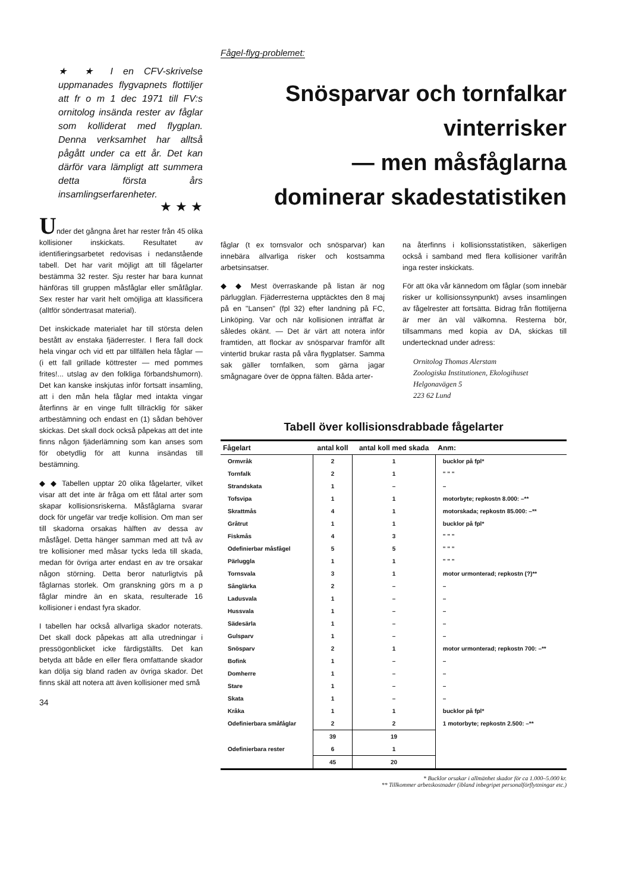★ ★ I en CFV-skrivelse uppmanades flygvapnets flottiljer att fr o m 1 dec 1971 till FV:s ornitolog insända rester av fåglar som kolliderat med flygplan. Denna verksamhet har alltså pågått under ca ett år. Det kan därför vara lämpligt att summera detta första års insamlingserfarenheter.
★ ★ ★
Under det gångna året har rester från 45 olika kollisioner inskickats. Resultatet av identifieringsarbetet redovisas i nedanstående tabell. Det har varit möjligt att till fågelarter bestämma 32 rester. Sju rester har bara kunnat hänföras till gruppen måsfåglar eller småfåglar. Sex rester har varit helt omöjliga att klassificera (alltför söndertrasat material).
Det inskickade materialet har till största delen bestått av enstaka fjäderrester. I flera fall dock hela vingar och vid ett par tillfällen hela fåglar — (i ett fall grillade köttrester — med pommes frites!... utslag av den folkliga förbandshumorn). Det kan kanske inskjutas inför fortsatt insamling, att i den mån hela fåglar med intakta vingar återfinns är en vinge fullt tillräcklig för säker artbestämning och endast en (1) sådan behöver skickas. Det skall dock också påpekas att det inte finns någon fjäderlämning som kan anses som för obetydlig för att kunna insändas till bestämning.
◆ ◆ Tabellen upptar 20 olika fågelarter, vilket visar att det inte är fråga om ett fåtal arter som skapar kollisionsriskerna. Måsfåglarna svarar dock för ungefär var tredje kollision. Om man ser till skadorna orsakas hälften av dessa av måsfågel. Detta hänger samman med att två av tre kollisioner med måsar tycks leda till skada, medan för övriga arter endast en av tre orsakar någon störning. Detta beror naturligtvis på fåglarnas storlek. Om granskning görs m a p fåglar mindre än en skata, resulterade 16 kollisioner i endast fyra skador.
I tabellen har också allvarliga skador noterats. Det skall dock påpekas att alla utredningar i pressögonblicket icke färdigställts. Det kan betyda att både en eller flera omfattande skador kan dölja sig bland raden av övriga skador. Det finns skäl att notera att även kollisioner med små
34
Fågel-flyg-problemet:
Snösparvar och tornfalkar
vinterrisker
— men måsfåglarna
dominerar skadestatistiken
fåglar (t ex tornsvalor och snösparvar) kan innebära allvarliga risker och kostsamma arbetsinsatser.
◆ ◆ Mest överraskande på listan är nog pärlugglan. Fjäderresterna upptäcktes den 8 maj på en "Lansen" (fpl 32) efter landning på FC, Linköping. Var och när kollisionen inträffat är således okänt. — Det är värt att notera inför framtiden, att flockar av snösparvar framför allt vintertid brukar rasta på våra flygplatser. Samma sak gäller tornfalken, som gärna jagar smågnagare över de öppna fälten. Båda arter-
na återfinns i kollisionsstatistiken, säkerligen också i samband med flera kollisioner varifrån inga rester inskickats.
För att öka vår kännedom om fåglar (som innebär risker ur kollisionssynpunkt) avses insamlingen av fågelrester att fortsätta. Bidrag från flottiljerna är mer än väl välkomna. Resterna bör, tillsammans med kopia av DA, skickas till undertecknad under adress:
Ornitolog Thomas Alerstam
Zoologiska Institutionen, Ekologihuset
Helgonavägen 5
223 62 Lund
Tabell över kollisionsdrabbade fågelarter
| Fågelart | antal koll | antal koll med skada | Anm: |
| --- | --- | --- | --- |
| Ormvråk | 2 | 1 | bucklor på fpl* |
| Tornfalk | 2 | 1 | " " " |
| Strandskata | 1 | – | – |
| Tofsvipa | 1 | 1 | motorbyte; repkostn 8.000: –** |
| Skrattmås | 4 | 1 | motorskada; repkostn 85.000: –** |
| Gråtrut | 1 | 1 | bucklor på fpl* |
| Fiskmås | 4 | 3 | " " " |
| Odefinierbar måsfågel | 5 | 5 | " " " |
| Pärluggla | 1 | 1 | " " " |
| Tornsvala | 3 | 1 | motor urmonterad; repkostn (?)** |
| Sånglärka | 2 | – | – |
| Ladusvala | 1 | – | – |
| Hussvala | 1 | – | – |
| Sädesärla | 1 | – | – |
| Gulsparv | 1 | – | – |
| Snösparv | 2 | 1 | motor urmonterad; repkostn 700: –** |
| Bofink | 1 | – | – |
| Domherre | 1 | – | – |
| Stare | 1 | – | – |
| Skata | 1 | – | – |
| Kråka | 1 | 1 | bucklor på fpl* |
| Odefinierbara småfåglar | 2 | 2 | 1 motorbyte; repkostn 2.500: –** |
| | 39 | 19 | |
| Odefinierbara rester | 6 | 1 | |
| | 45 | 20 | |
* Bucklor orsakar i allmänhet skador för ca 1.000–5.000 kr.
** Tillkommer arbetskostnader (ibland inbegripet personalförflyttningar etc.)